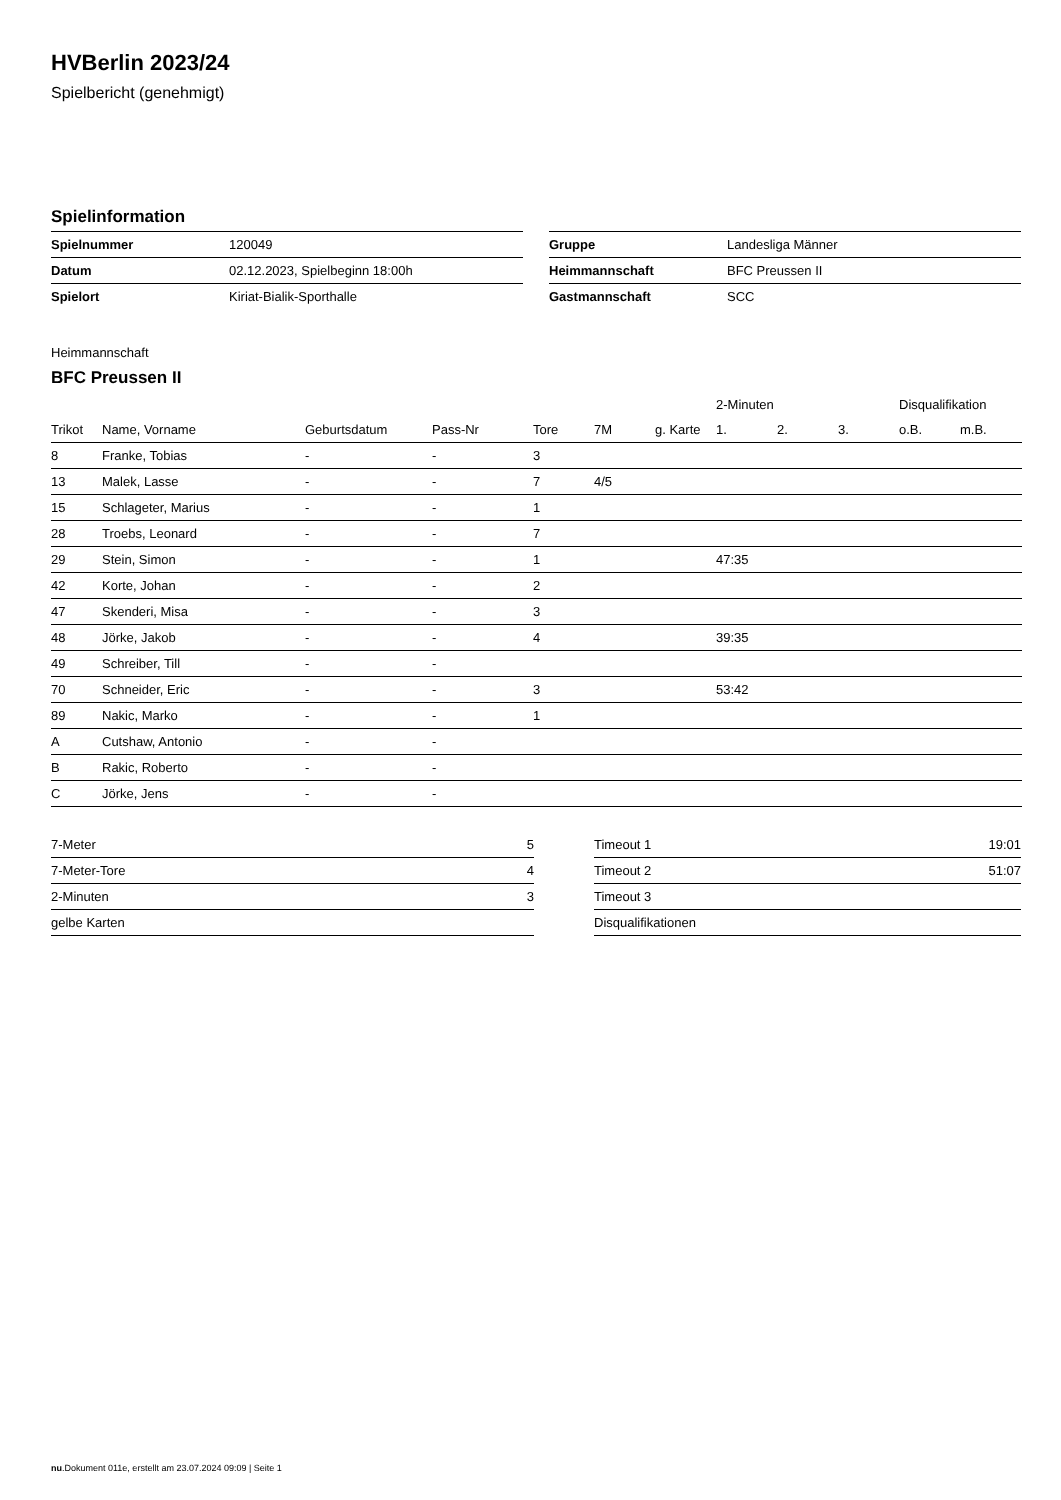HVBerlin 2023/24
Spielbericht (genehmigt)
Spielinformation
| Spielnummer | 120049 |
| Datum | 02.12.2023, Spielbeginn 18:00h |
| Spielort | Kiriat-Bialik-Sporthalle |
| Gruppe | Landesliga Männer |
| Heimmannschaft | BFC Preussen II |
| Gastmannschaft | SCC |
Heimmannschaft
BFC Preussen II
| | | | | | | | 2-Minuten | | | Disqualifikation | |
| --- | --- | --- | --- | --- | --- | --- | --- | --- | --- | --- | --- |
| Trikot | Name, Vorname | Geburtsdatum | Pass-Nr | Tore | 7M | g. Karte | 1. | 2. | 3. | o.B. | m.B. |
| 8 | Franke, Tobias | - | - | 3 | | | | | | | |
| 13 | Malek, Lasse | - | - | 7 | 4/5 | | | | | | |
| 15 | Schlageter, Marius | - | - | 1 | | | | | | | |
| 28 | Troebs, Leonard | - | - | 7 | | | | | | | |
| 29 | Stein, Simon | - | - | 1 | | | 47:35 | | | | |
| 42 | Korte, Johan | - | - | 2 | | | | | | | |
| 47 | Skenderi, Misa | - | - | 3 | | | | | | | |
| 48 | Jörke, Jakob | - | - | 4 | | | 39:35 | | | | |
| 49 | Schreiber, Till | - | - | | | | | | | | |
| 70 | Schneider, Eric | - | - | 3 | | | 53:42 | | | | |
| 89 | Nakic, Marko | - | - | 1 | | | | | | | |
| A | Cutshaw, Antonio | - | - | | | | | | | | |
| B | Rakic, Roberto | - | - | | | | | | | | |
| C | Jörke, Jens | - | - | | | | | | | | |
| 7-Meter | 5 |
| 7-Meter-Tore | 4 |
| 2-Minuten | 3 |
| gelbe Karten | |
| Timeout 1 | 19:01 |
| Timeout 2 | 51:07 |
| Timeout 3 | |
| Disqualifikationen | |
nu.Dokument 011e, erstellt am 23.07.2024 09:09 | Seite 1